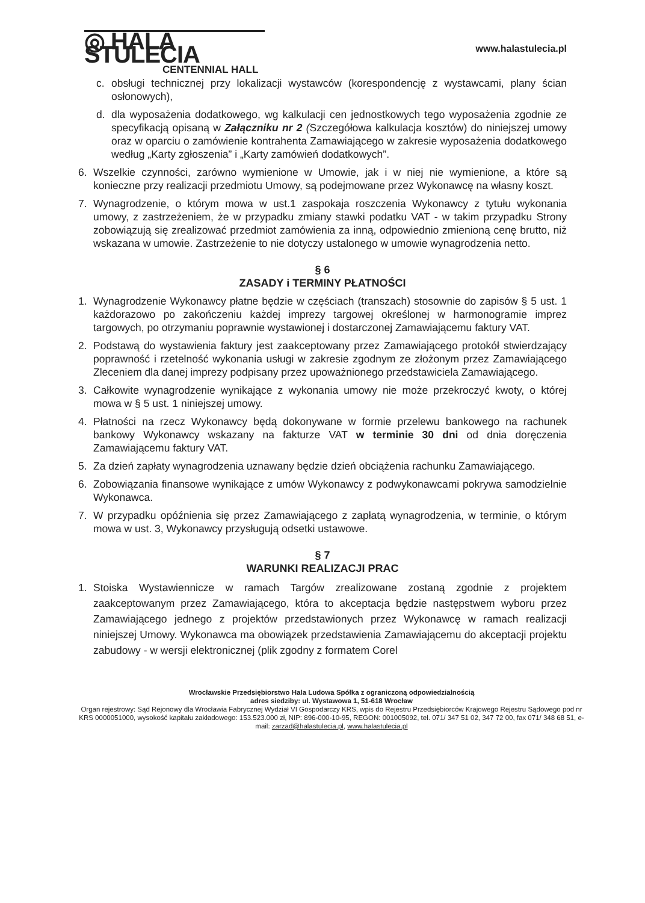◎ HALA STULECIA
CENTENNIAL HALL
www.halastulecia.pl
c. obsługi technicznej przy lokalizacji wystawców (korespondencję z wystawcami, plany ścian osłonowych),
d. dla wyposażenia dodatkowego, wg kalkulacji cen jednostkowych tego wyposażenia zgodnie ze specyfikacją opisaną w Załączniku nr 2 (Szczegółowa kalkulacja kosztów) do niniejszej umowy oraz w oparciu o zamówienie kontrahenta Zamawiającego w zakresie wyposażenia dodatkowego według „Karty zgłoszenia” i „Karty zamówień dodatkowych”.
6. Wszelkie czynności, zarówno wymienione w Umowie, jak i w niej nie wymienione, a które są konieczne przy realizacji przedmiotu Umowy, są podejmowane przez Wykonawcę na własny koszt.
7. Wynagrodzenie, o którym mowa w ust.1 zaspokaja roszczenia Wykonawcy z tytułu wykonania umowy, z zastrzeżeniem, że w przypadku zmiany stawki podatku VAT - w takim przypadku Strony zobowiązują się zrealizować przedmiot zamówienia za inną, odpowiednio zmienioną cenę brutto, niż wskazana w umowie. Zastrzeżenie to nie dotyczy ustalonego w umowie wynagrodzenia netto.
§ 6
ZASADY i TERMINY PŁATNOŚCI
1. Wynagrodzenie Wykonawcy płatne będzie w częściach (transzach) stosownie do zapisów § 5 ust. 1 każdorazowo po zakończeniu każdej imprezy targowej określonej w harmonogramie imprez targowych, po otrzymaniu poprawnie wystawionej i dostarczonej Zamawiającemu faktury VAT.
2. Podstawą do wystawienia faktury jest zaakceptowany przez Zamawiającego protokół stwierdzający poprawność i rzetelność wykonania usługi w zakresie zgodnym ze złożonym przez Zamawiającego Zleceniem dla danej imprezy podpisany przez upoważnionego przedstawiciela Zamawiającego.
3. Całkowite wynagrodzenie wynikające z wykonania umowy nie może przekroczyć kwoty, o której mowa w § 5 ust. 1 niniejszej umowy.
4. Płatności na rzecz Wykonawcy będą dokonywane w formie przelewu bankowego na rachunek bankowy Wykonawcy wskazany na fakturze VAT w terminie 30 dni od dnia doręczenia Zamawiającemu faktury VAT.
5. Za dzień zapłaty wynagrodzenia uznawany będzie dzień obciążenia rachunku Zamawiającego.
6. Zobowiązania finansowe wynikające z umów Wykonawcy z podwykonawcami pokrywa samodzielnie Wykonawca.
7. W przypadku opóźnienia się przez Zamawiającego z zapłatą wynagrodzenia, w terminie, o którym mowa w ust. 3, Wykonawcy przysługują odsetki ustawowe.
§ 7
WARUNKI REALIZACJI PRAC
1. Stoiska Wystawiennicze w ramach Targów zrealizowane zostaną zgodnie z projektem zaakceptowanym przez Zamawiającego, która to akceptacja będzie następstwem wyboru przez Zamawiającego jednego z projektów przedstawionych przez Wykonawcę w ramach realizacji niniejszej Umowy. Wykonawca ma obowiązek przedstawienia Zamawiającemu do akceptacji projektu zabudowy - w wersji elektronicznej (plik zgodny z formatem Corel
Wrocławskie Przedsiębiorstwo Hala Ludowa Spółka z ograniczoną odpowiedzialnością
adres siedziby: ul. Wystawowa 1, 51-618 Wrocław
Organ rejestrowy: Sąd Rejonowy dla Wrocławia Fabrycznej Wydział VI Gospodarczy KRS, wpis do Rejestru Przedsiębiorców Krajowego Rejestru Sądowego pod nr KRS 0000051000, wysokość kapitału zakładowego: 153.523.000 zł, NIP: 896-000-10-95, REGON: 001005092, tel. 071/ 347 51 02, 347 72 00, fax 071/ 348 68 51, e-mail: zarzad@halastulecia.pl, www.halastulecia.pl